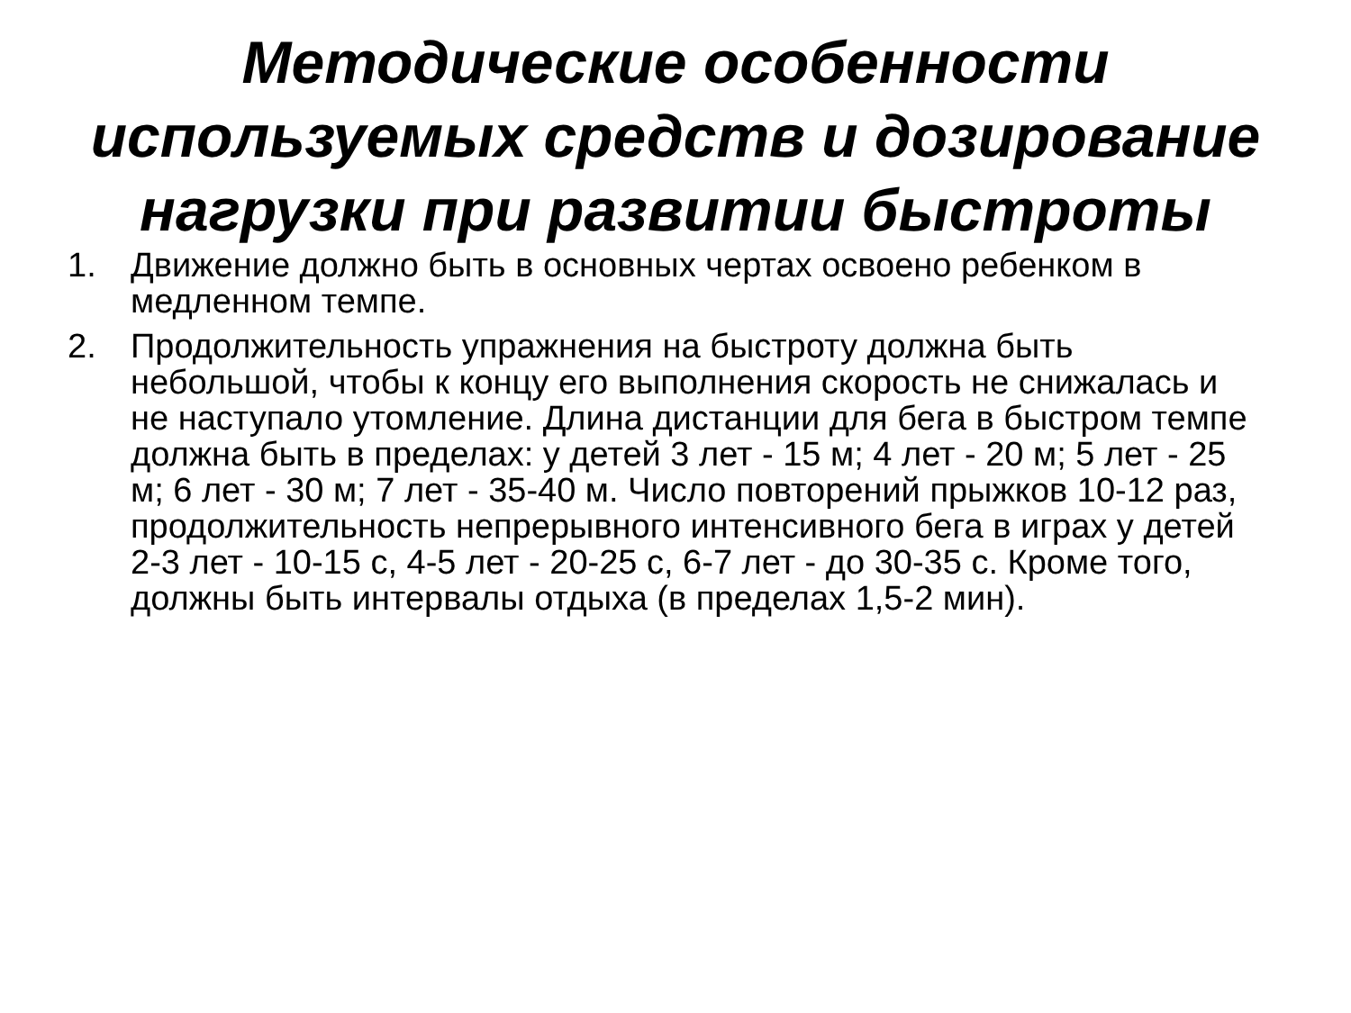Методические особенности
используемых средств и дозирование
нагрузки при развитии быстроты
1. Движение должно быть в основных чертах освоено ребенком в медленном темпе.
2. Продолжительность упражнения на быстроту должна быть небольшой, чтобы к концу его выполнения скорость не снижалась и не наступало утомление. Длина дистанции для бега в быстром темпе должна быть в пределах: у детей 3 лет - 15 м; 4 лет - 20 м; 5 лет - 25 м; 6 лет - 30 м; 7 лет - 35-40 м. Число повторений прыжков 10-12 раз, продолжительность непрерывного интенсивного бега в играх у детей 2-3 лет - 10-15 с, 4-5 лет - 20-25 с, 6-7 лет - до 30-35 с. Кроме того, должны быть интервалы отдыха (в пределах 1,5-2 мин).